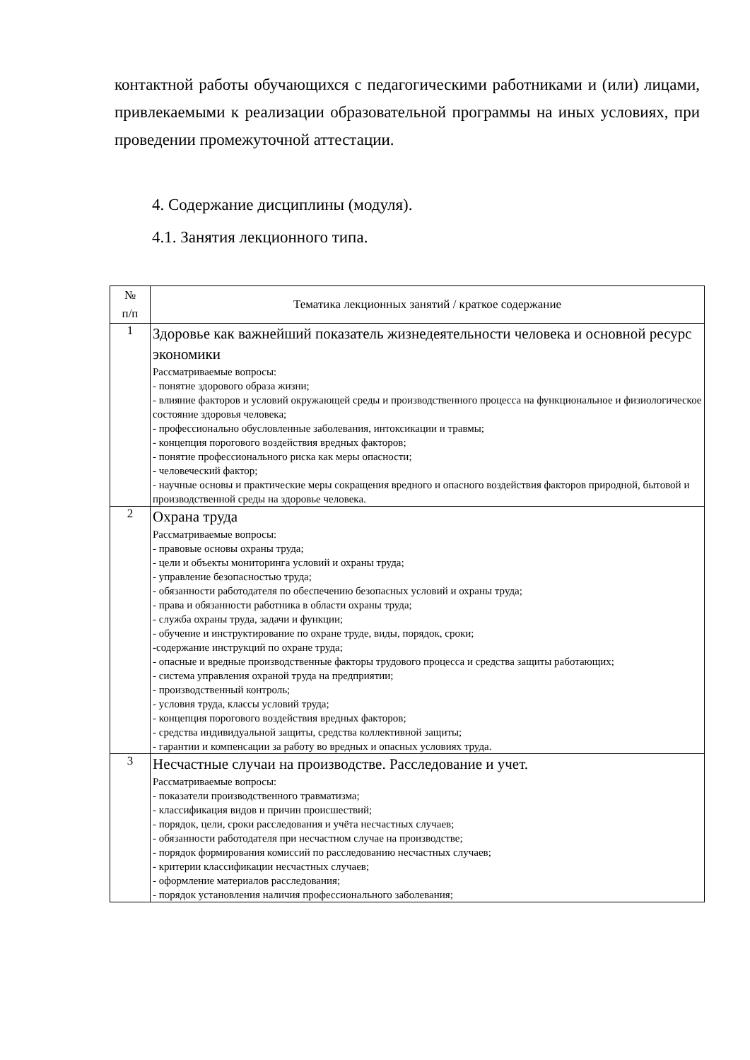контактной работы обучающихся с педагогическими работниками и (или) лицами, привлекаемыми к реализации образовательной программы на иных условиях, при проведении промежуточной аттестации.
4. Содержание дисциплины (модуля).
4.1. Занятия лекционного типа.
| № п/п | Тематика лекционных занятий / краткое содержание |
| --- | --- |
| 1 | Здоровье как важнейший показатель жизнедеятельности человека и основной ресурс экономики Рассматриваемые вопросы: - понятие здорового образа жизни; - влияние факторов и условий окружающей среды и производственного процесса на функциональное и физиологическое состояние здоровья человека; - профессионально обусловленные заболевания, интоксикации и травмы; - концепция порогового воздействия вредных факторов; - понятие профессионального риска как меры опасности; - человеческий фактор; - научные основы и практические меры сокращения вредного и опасного воздействия факторов природной, бытовой и производственной среды на здоровье человека. |
| 2 | Охрана труда Рассматриваемые вопросы: - правовые основы охраны труда; - цели и объекты мониторинга условий и охраны труда; - управление безопасностью труда; - обязанности работодателя по обеспечению безопасных условий и охраны труда; - права и обязанности работника в области охраны труда; - служба охраны труда, задачи и функции; - обучение и инструктирование по охране труде, виды, порядок, сроки; -содержание инструкций по охране труда; - опасные и вредные производственные факторы трудового процесса и средства защиты работающих; - система управления охраной труда на предприятии; - производственный контроль; - условия труда, классы условий труда; - концепция порогового воздействия вредных факторов; - средства индивидуальной защиты, средства коллективной защиты; - гарантии и компенсации за работу во вредных и опасных условиях труда. |
| 3 | Несчастные случаи на производстве. Расследование и учет. Рассматриваемые вопросы: - показатели производственного травматизма; - классификация видов и причин происшествий; - порядок, цели, сроки расследования и учёта несчастных случаев; - обязанности работодателя при несчастном случае на производстве; - порядок формирования комиссий по расследованию несчастных случаев; - критерии классификации несчастных случаев; - оформление материалов расследования; - порядок установления наличия профессионального заболевания; |